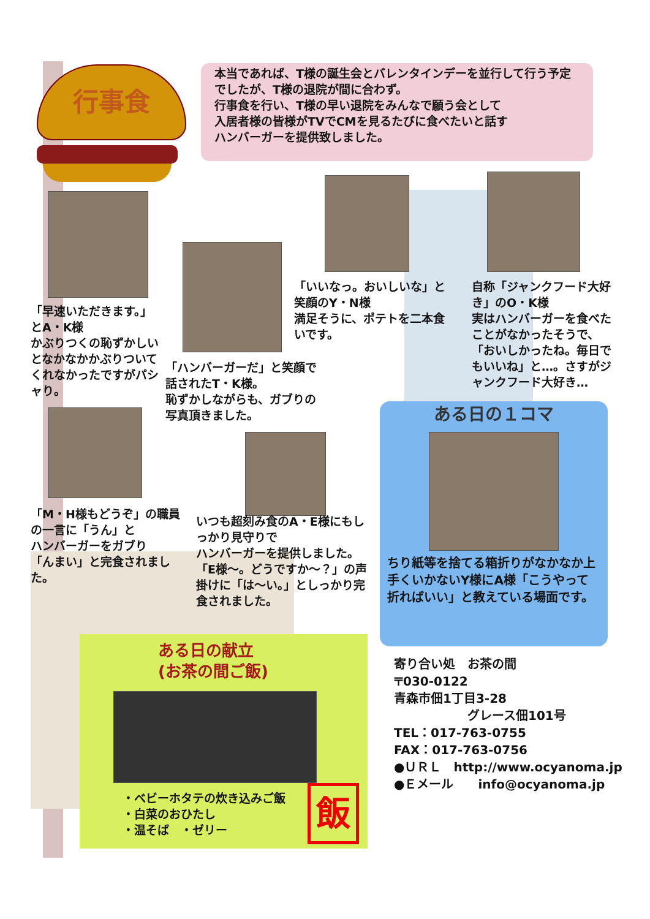行事食
本当であれば、T様の誕生会とバレンタインデーを並行して行う予定でしたが、T様の退院が間に合わず。
行事食を行い、T様の早い退院をみんなで願う会として
入居者様の皆様がTVでCMを見るたびに食べたいと話す
ハンバーガーを提供致しました。
「早速いただきます。」とA・K様
かぶりつくの恥ずかしいとなかなかかぶりついてくれなかったですがパシャり。
「ハンバーガーだ」と笑顔で話されたT・K様。
恥ずかしながらも、ガブりの写真頂きました。
「いいなっ。おいしいな」と笑顔のY・N様
満足そうに、ポテトを二本食いです。
自称「ジャンクフード大好き」のO・K様
実はハンバーガーを食べたことがなかったそうで、「おいしかったね。毎日でもいいね」と…。さすがジャンクフード大好き…
「M・H様もどうぞ」の職員の一言に「うん」と
ハンバーガーをガブり
「んまい」と完食されました。
いつも超刻み食のA・E様にもしっかり見守りで
ハンバーガーを提供しました。
「E様～。どうですか～？」の声掛けに「は～い。」としっかり完食されました。
ある日の１コマ
ちり紙等を捨てる箱折りがなかなか上手くいかないY様にA様「こうやって折ればいい」と教えている場面です。
ある日の献立
(お茶の間ご飯)
・ベビーホタテの炊き込みご飯
・白菜のおひたし
・温そば　・ゼリー
飯
寄り合い処　お茶の間
〒030-0122
青森市佃1丁目3-28
　　　　　　グレース佃101号
TEL：017-763-0755
FAX：017-763-0756
●ＵＲＬ　http://www.ocyanoma.jp
●Ｅメール　　info@ocyanoma.jp